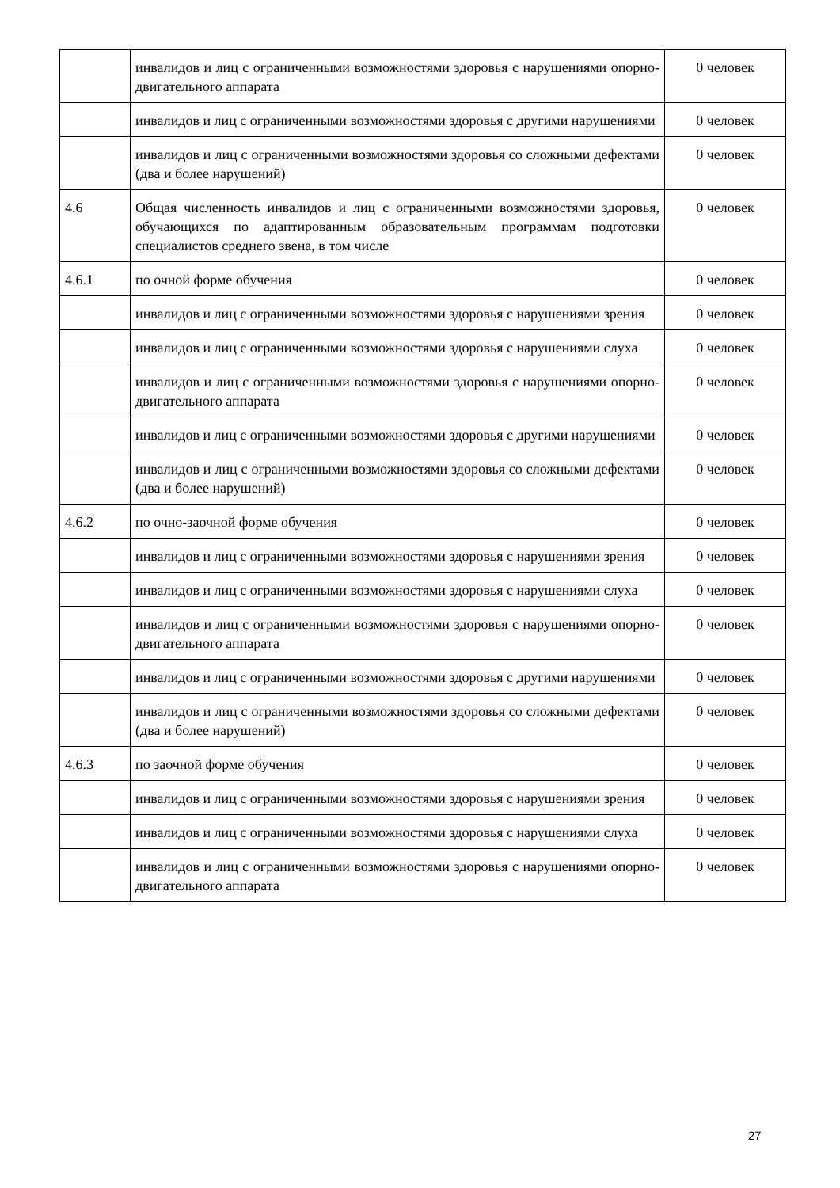| | инвалидов и лиц с ограниченными возможностями здоровья с нарушениями опорно-двигательного аппарата | 0 человек |
| | инвалидов и лиц с ограниченными возможностями здоровья с другими нарушениями | 0 человек |
| | инвалидов и лиц с ограниченными возможностями здоровья со сложными дефектами (два и более нарушений) | 0 человек |
| 4.6 | Общая численность инвалидов и лиц с ограниченными возможностями здоровья, обучающихся по адаптированным образовательным программам подготовки специалистов среднего звена, в том числе | 0 человек |
| 4.6.1 | по очной форме обучения | 0 человек |
| | инвалидов и лиц с ограниченными возможностями здоровья с нарушениями зрения | 0 человек |
| | инвалидов и лиц с ограниченными возможностями здоровья с нарушениями слуха | 0 человек |
| | инвалидов и лиц с ограниченными возможностями здоровья с нарушениями опорно-двигательного аппарата | 0 человек |
| | инвалидов и лиц с ограниченными возможностями здоровья с другими нарушениями | 0 человек |
| | инвалидов и лиц с ограниченными возможностями здоровья со сложными дефектами (два и более нарушений) | 0 человек |
| 4.6.2 | по очно-заочной форме обучения | 0 человек |
| | инвалидов и лиц с ограниченными возможностями здоровья с нарушениями зрения | 0 человек |
| | инвалидов и лиц с ограниченными возможностями здоровья с нарушениями слуха | 0 человек |
| | инвалидов и лиц с ограниченными возможностями здоровья с нарушениями опорно-двигательного аппарата | 0 человек |
| | инвалидов и лиц с ограниченными возможностями здоровья с другими нарушениями | 0 человек |
| | инвалидов и лиц с ограниченными возможностями здоровья со сложными дефектами (два и более нарушений) | 0 человек |
| 4.6.3 | по заочной форме обучения | 0 человек |
| | инвалидов и лиц с ограниченными возможностями здоровья с нарушениями зрения | 0 человек |
| | инвалидов и лиц с ограниченными возможностями здоровья с нарушениями слуха | 0 человек |
| | инвалидов и лиц с ограниченными возможностями здоровья с нарушениями опорно-двигательного аппарата | 0 человек |
27